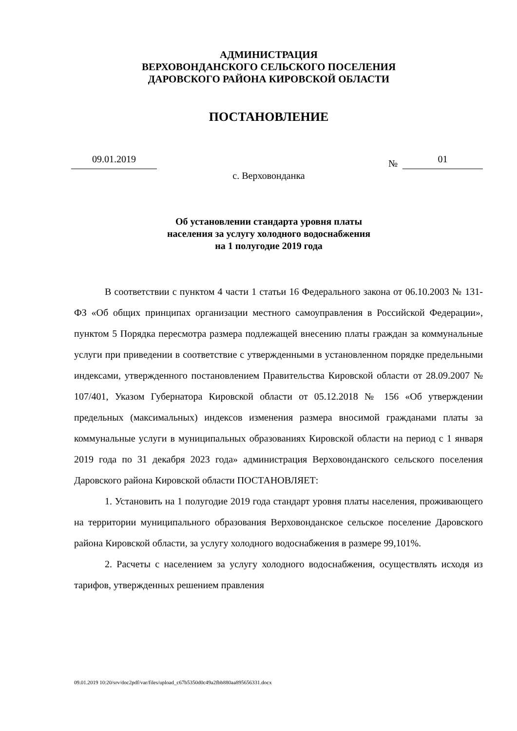АДМИНИСТРАЦИЯ
ВЕРХОВОНДАНСКОГО СЕЛЬСКОГО ПОСЕЛЕНИЯ
ДАРОВСКОГО РАЙОНА КИРОВСКОЙ ОБЛАСТИ
ПОСТАНОВЛЕНИЕ
09.01.2019 № 01
с. Верховонданка
Об установлении стандарта уровня платы
населения за услугу холодного водоснабжения
на 1 полугодие 2019 года
В соответствии с пунктом 4 части 1 статьи 16 Федерального закона от 06.10.2003 № 131-ФЗ «Об общих принципах организации местного самоуправления в Российской Федерации», пунктом 5 Порядка пересмотра размера подлежащей внесению платы граждан за коммунальные услуги при приведении в соответствие с утвержденными в установленном порядке предельными индексами, утвержденного постановлением Правительства Кировской области от 28.09.2007 № 107/401, Указом Губернатора Кировской области от 05.12.2018 № 156 «Об утверждении предельных (максимальных) индексов изменения размера вносимой гражданами платы за коммунальные услуги в муниципальных образованиях Кировской области на период с 1 января 2019 года по 31 декабря 2023 года» администрация Верховонданского сельского поселения Даровского района Кировской области ПОСТАНОВЛЯЕТ:
1. Установить на 1 полугодие 2019 года стандарт уровня платы населения, проживающего на территории муниципального образования Верховонданское сельское поселение Даровского района Кировской области, за услугу холодного водоснабжения в размере 99,101%.
2. Расчеты с населением за услугу холодного водоснабжения, осуществлять исходя из тарифов, утвержденных решением правления
09.01.2019 10:20/srv/doc2pdf/var/files/upload_c67b5350d0c49a2fbb880aa895656331.docx